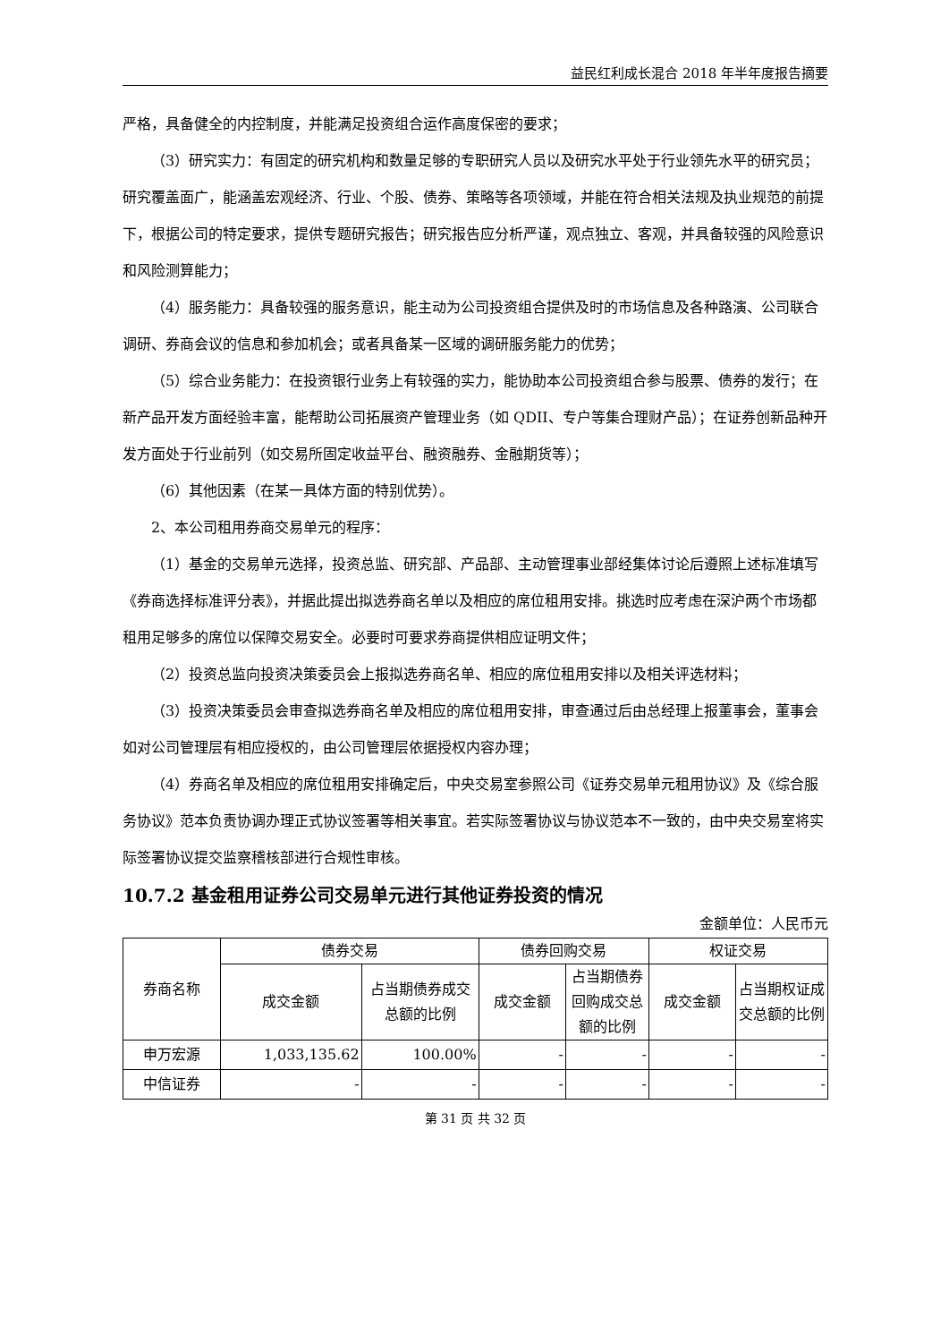益民红利成长混合 2018 年半年度报告摘要
严格，具备健全的内控制度，并能满足投资组合运作高度保密的要求；
（3）研究实力：有固定的研究机构和数量足够的专职研究人员以及研究水平处于行业领先水平的研究员；研究覆盖面广，能涵盖宏观经济、行业、个股、债券、策略等各项领域，并能在符合相关法规及执业规范的前提下，根据公司的特定要求，提供专题研究报告；研究报告应分析严谨，观点独立、客观，并具备较强的风险意识和风险测算能力；
（4）服务能力：具备较强的服务意识，能主动为公司投资组合提供及时的市场信息及各种路演、公司联合调研、券商会议的信息和参加机会；或者具备某一区域的调研服务能力的优势；
（5）综合业务能力：在投资银行业务上有较强的实力，能协助本公司投资组合参与股票、债券的发行；在新产品开发方面经验丰富，能帮助公司拓展资产管理业务（如 QDII、专户等集合理财产品）；在证券创新品种开发方面处于行业前列（如交易所固定收益平台、融资融券、金融期货等）；
（6）其他因素（在某一具体方面的特别优势）。
2、本公司租用券商交易单元的程序：
（1）基金的交易单元选择，投资总监、研究部、产品部、主动管理事业部经集体讨论后遵照上述标准填写《券商选择标准评分表》，并据此提出拟选券商名单以及相应的席位租用安排。挑选时应考虑在深沪两个市场都租用足够多的席位以保障交易安全。必要时可要求券商提供相应证明文件；
（2）投资总监向投资决策委员会上报拟选券商名单、相应的席位租用安排以及相关评选材料；
（3）投资决策委员会审查拟选券商名单及相应的席位租用安排，审查通过后由总经理上报董事会，董事会如对公司管理层有相应授权的，由公司管理层依据授权内容办理；
（4）券商名单及相应的席位租用安排确定后，中央交易室参照公司《证券交易单元租用协议》及《综合服务协议》范本负责协调办理正式协议签署等相关事宜。若实际签署协议与协议范本不一致的，由中央交易室将实际签署协议提交监察稽核部进行合规性审核。
10.7.2 基金租用证券公司交易单元进行其他证券投资的情况
金额单位：人民币元
| 券商名称 | 债券交易 | | 债券回购交易 | | 权证交易 | |
| --- | --- | --- | --- | --- | --- | --- |
| | 成交金额 | 占当期债券成交总额的比例 | 成交金额 | 占当期债券回购成交总额的比例 | 成交金额 | 占当期权证成交总额的比例 |
| 申万宏源 | 1,033,135.62 | 100.00% | - | - | - | - |
| 中信证券 | - | - | - | - | - | - |
第 31 页 共 32 页